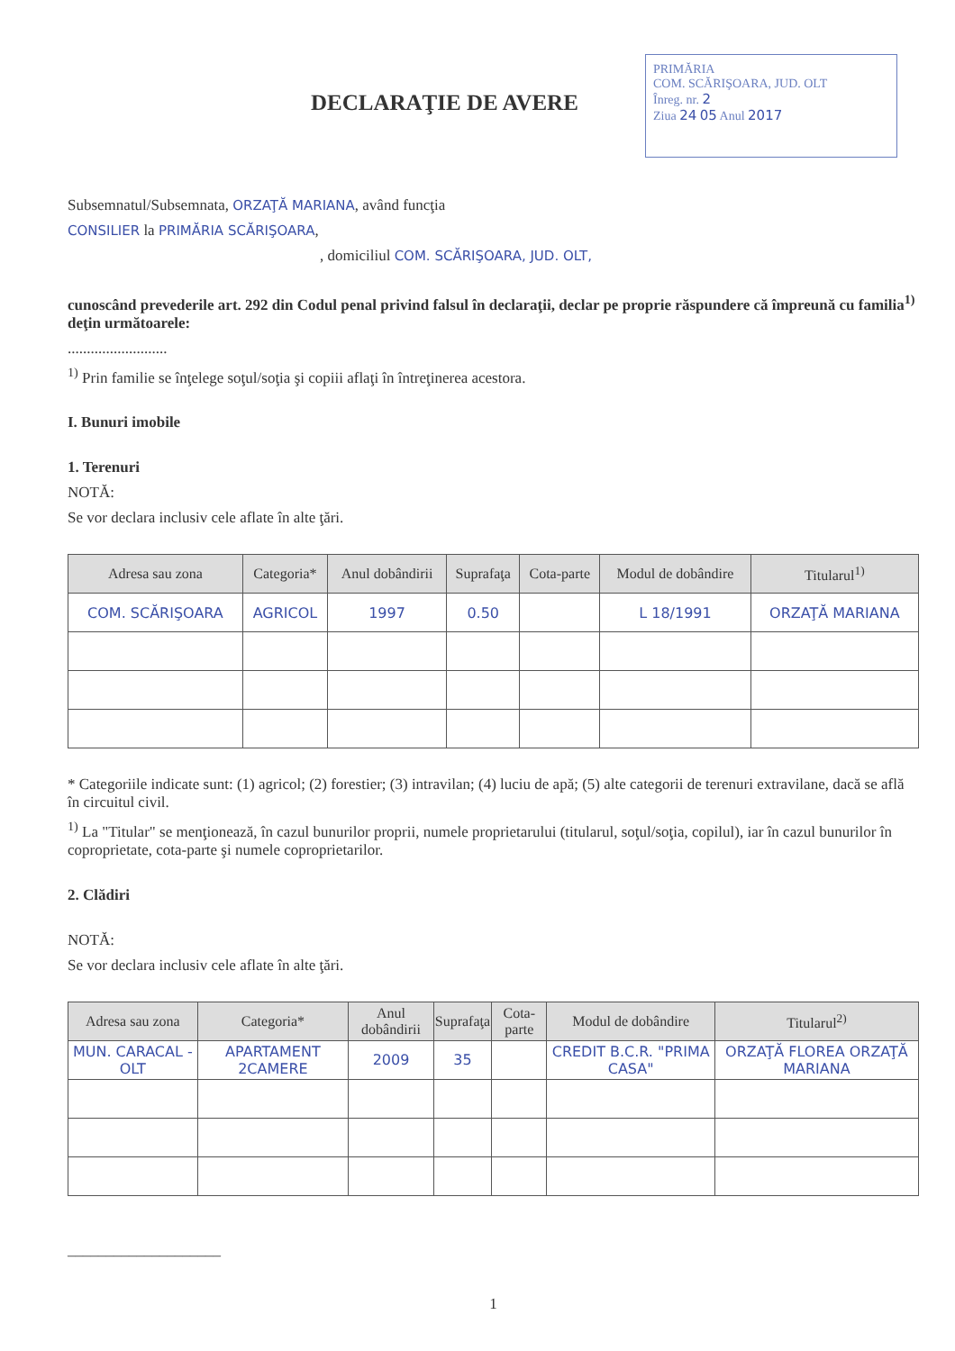PRIMĂRIA
COM. SCĂRIŞOARA, JUD. OLT
Înreg. nr. 2
Ziua 24 05 Anul 2017
DECLARAŢIE DE AVERE
Subsemnatul/Subsemnata, ORZAŢĂ MARIANA, având funcţia
CONSILIER la PRIMĂRIA SCĂRIŞOARA,
, domiciliul COM. SCĂRIŞOARA, JUD. OLT,
cunoscând prevederile art. 292 din Codul penal privind falsul în declaraţii, declar pe proprie răspundere că împreună cu familia<sup>1)</sup> deţin următoarele:
..........................
<sup>1)</sup> Prin familie se înţelege soţul/soţia şi copiii aflaţi în întreţinerea acestora.
I. Bunuri imobile
1. Terenuri
NOTĂ:
Se vor declara inclusiv cele aflate în alte ţări.
| Adresa sau zona | Categoria* | Anul dobândirii | Suprafaţa | Cota-parte | Modul de dobândire | Titularul<sup>1)</sup> |
| --- | --- | --- | --- | --- | --- | --- |
| COM. SCĂRIŞOARA | AGRICOL | 1997 | 0.50 | | L 18/1991 | ORZAŢĂ MARIANA |
* Categoriile indicate sunt: (1) agricol; (2) forestier; (3) intravilan; (4) luciu de apă; (5) alte categorii de terenuri extravilane, dacă se află în circuitul civil.
<sup>1)</sup> La "Titular" se menţionează, în cazul bunurilor proprii, numele proprietarului (titularul, soţul/soţia, copilul), iar în cazul bunurilor în coproprietate, cota-parte şi numele coproprietarilor.
2. Clădiri
NOTĂ:
Se vor declara inclusiv cele aflate în alte ţări.
| Adresa sau zona | Categoria* | Anul dobândirii | Suprafaţa | Cota-parte | Modul de dobândire | Titularul<sup>2)</sup> |
| --- | --- | --- | --- | --- | --- | --- |
| MUN. CARACAL - OLT | APARTAMENT 2CAMERE | 2009 | 35 | | CREDIT B.C.R. "PRIMA CASA" | ORZAŢĂ FLOREA ORZAŢĂ MARIANA |
____________________
1